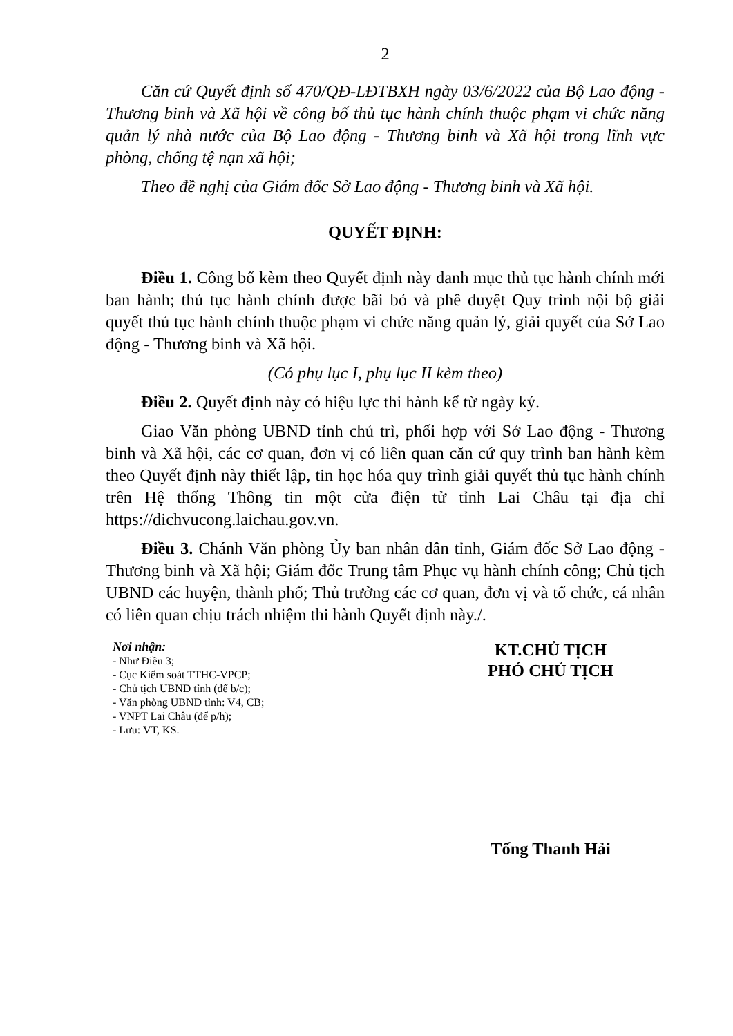2
Căn cứ Quyết định số 470/QĐ-LĐTBXH ngày 03/6/2022 của Bộ Lao động - Thương binh và Xã hội về công bố thủ tục hành chính thuộc phạm vi chức năng quản lý nhà nước của Bộ Lao động - Thương binh và Xã hội trong lĩnh vực phòng, chống tệ nạn xã hội;
Theo đề nghị của Giám đốc Sở Lao động - Thương binh và Xã hội.
QUYẾT ĐỊNH:
Điều 1. Công bố kèm theo Quyết định này danh mục thủ tục hành chính mới ban hành; thủ tục hành chính được bãi bỏ và phê duyệt Quy trình nội bộ giải quyết thủ tục hành chính thuộc phạm vi chức năng quản lý, giải quyết của Sở Lao động - Thương binh và Xã hội.
(Có phụ lục I, phụ lục II kèm theo)
Điều 2. Quyết định này có hiệu lực thi hành kể từ ngày ký.
Giao Văn phòng UBND tỉnh chủ trì, phối hợp với Sở Lao động - Thương binh và Xã hội, các cơ quan, đơn vị có liên quan căn cứ quy trình ban hành kèm theo Quyết định này thiết lập, tin học hóa quy trình giải quyết thủ tục hành chính trên Hệ thống Thông tin một cửa điện tử tỉnh Lai Châu tại địa chỉ https://dichvucong.laichau.gov.vn.
Điều 3. Chánh Văn phòng Ủy ban nhân dân tỉnh, Giám đốc Sở Lao động - Thương binh và Xã hội; Giám đốc Trung tâm Phục vụ hành chính công; Chủ tịch UBND các huyện, thành phố; Thủ trưởng các cơ quan, đơn vị và tổ chức, cá nhân có liên quan chịu trách nhiệm thi hành Quyết định này./.
Nơi nhận:
- Như Điều 3;
- Cục Kiểm soát TTHC-VPCP;
- Chủ tịch UBND tỉnh (để b/c);
- Văn phòng UBND tỉnh: V4, CB;
- VNPT Lai Châu (để p/h);
- Lưu: VT, KS.
KT.CHỦ TỊCH
PHÓ CHỦ TỊCH
Tống Thanh Hải